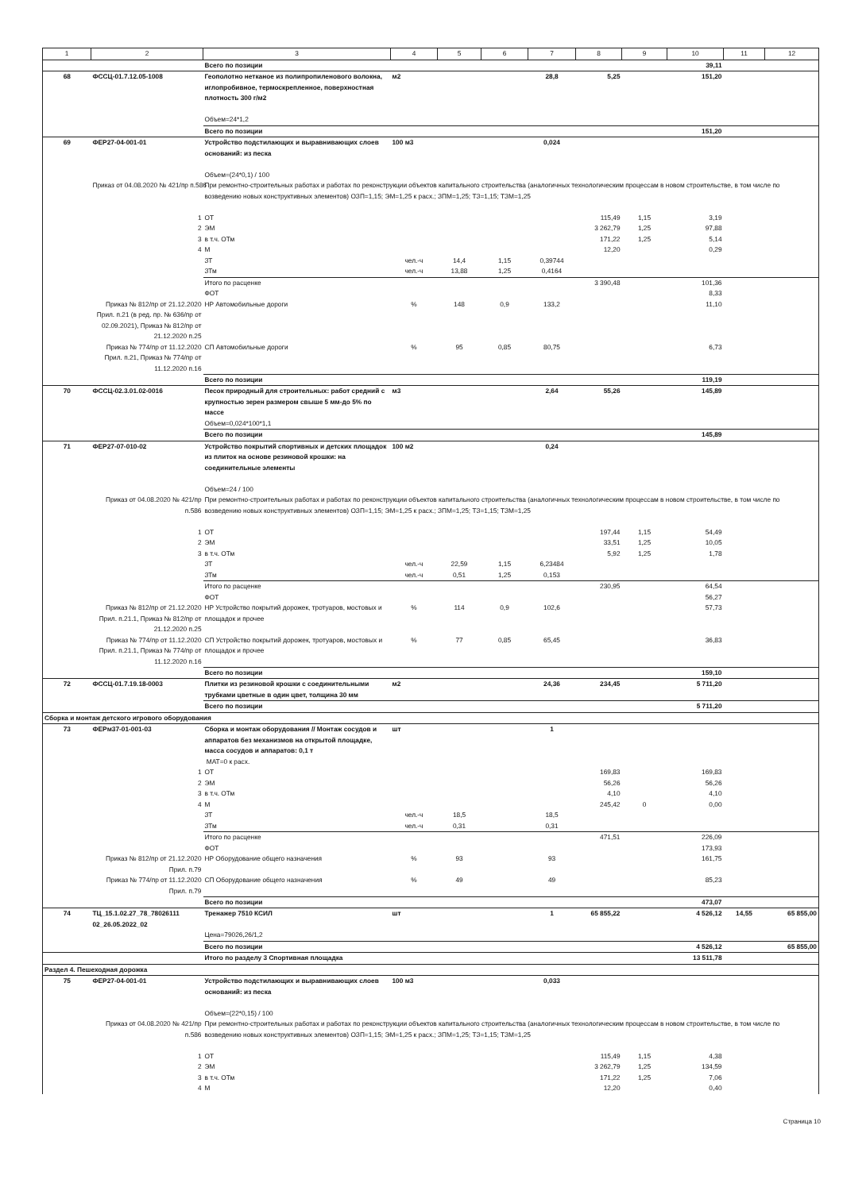| 1 | 2 | 3 | 4 | 5 | 6 | 7 | 8 | 9 | 10 | 11 | 12 |
| --- | --- | --- | --- | --- | --- | --- | --- | --- | --- | --- | --- |
| | | Всего по позиции | | | | | | | 39,11 | | |
| 68 | ФССЦ-01.7.12.05-1008 | Геополотно нетканое из полипропиленового волокна, иглопробивное, термоскрепленное, поверхностная плотность 300 г/м2 Объем=24*1,2 | м2 | | | 28,8 | 5,25 | | 151,20 | | |
| | | Всего по позиции | | | | | | | 151,20 | | |
| 69 | ФЕР27-04-001-01 | Устройство подстилающих и выравнивающих слоев оснований: из песка Объем=(24*0,1) / 100 | 100 м3 | | | 0,024 | | | | | |
| | Приказ от 04.08.2020 № 421/пр п.586 | При ремонтно-строительных работах и работах по реконструкции объектов капитального строительства (аналогичных технологическим процессам в новом строительстве, в том числе по возведению новых конструктивных элементов) ОЗП=1,15; ЭМ=1,25 к расх.; ЗПМ=1,25; ТЗ=1,15; ТЗМ=1,25 | | | | | | | | | |
| | 1 | ОТ | | | | | 115,49 | 1,15 | 3,19 | | |
| | 2 | ЭМ | | | | | 3 262,79 | 1,25 | 97,88 | | |
| | 3 | в т.ч. ОТм | | | | | 171,22 | 1,25 | 5,14 | | |
| | 4 | М | | | | | 12,20 | | 0,29 | | |
| | | ЗТ | чел.-ч | 14,4 | 1,15 | 0,39744 | | | | | |
| | | ЗТм | чел.-ч | 13,88 | 1,25 | 0,4164 | | | | | |
| | | Итого по расценке | | | | | 3 390,48 | | 101,36 | | |
| | | ФОТ | | | | | | | 8,33 | | |
| | Приказ № 812/пр от 21.12.2020 Прил. п.21 (в ред. пр. № 636/пр от 02.09.2021), Приказ № 812/пр от 21.12.2020 п.25 | НР Автомобильные дороги | % | 148 | 0,9 | 133,2 | | | 11,10 | | |
| | Приказ № 774/пр от 11.12.2020 Прил. п.21, Приказ № 774/пр от 11.12.2020 п.16 | СП Автомобильные дороги | % | 95 | 0,85 | 80,75 | | | 6,73 | | |
| | | Всего по позиции | | | | | | | 119,19 | | |
| 70 | ФССЦ-02.3.01.02-0016 | Песок природный для строительных: работ средний с крупностью зерен размером свыше 5 мм-до 5% по массе Объем=0,024*100*1,1 | м3 | | | 2,64 | 55,26 | | 145,89 | | |
| | | Всего по позиции | | | | | | | 145,89 | | |
| 71 | ФЕР27-07-010-02 | Устройство покрытий спортивных и детских площадок из плиток на основе резиновой крошки: на соединительные элементы Объем=24 / 100 | 100 м2 | | | 0,24 | | | | | |
| | Приказ от 04.08.2020 № 421/пр п.586 | При ремонтно-строительных работах и работах по реконструкции объектов капитального строительства (аналогичных технологическим процессам в новом строительстве, в том числе по возведению новых конструктивных элементов) ОЗП=1,15; ЭМ=1,25 к расх.; ЗПМ=1,25; ТЗ=1,15; ТЗМ=1,25 | | | | | | | | | |
| | 1 | ОТ | | | | | 197,44 | 1,15 | 54,49 | | |
| | 2 | ЭМ | | | | | 33,51 | 1,25 | 10,05 | | |
| | 3 | в т.ч. ОТм | | | | | 5,92 | 1,25 | 1,78 | | |
| | | ЗТ | чел.-ч | 22,59 | 1,15 | 6,23484 | | | | | |
| | | ЗТм | чел.-ч | 0,51 | 1,25 | 0,153 | | | | | |
| | | Итого по расценке | | | | | 230,95 | | 64,54 | | |
| | | ФОТ | | | | | | | 56,27 | | |
| | Приказ № 812/пр от 21.12.2020 Прил. п.21.1, Приказ № 812/пр от 21.12.2020 п.25 | НР Устройство покрытий дорожек, тротуаров, мостовых и площадок и прочее | % | 114 | 0,9 | 102,6 | | | 57,73 | | |
| | Приказ № 774/пр от 11.12.2020 Прил. п.21.1, Приказ № 774/пр от 11.12.2020 п.16 | СП Устройство покрытий дорожек, тротуаров, мостовых и площадок и прочее | % | 77 | 0,85 | 65,45 | | | 36,83 | | |
| | | Всего по позиции | | | | | | | 159,10 | | |
| 72 | ФССЦ-01.7.19.18-0003 | Плитки из резиновой крошки с соединительными трубками цветные в один цвет, толщина 30 мм | м2 | | | 24,36 | 234,45 | | 5 711,20 | | |
| | | Всего по позиции | | | | | | | 5 711,20 | | |
| Сборка и монтаж детского игрового оборудования | | | | | | | | | | | |
| 73 | ФЕРм37-01-001-03 | Сборка и монтаж оборудования // Монтаж сосудов и аппаратов без механизмов на открытой площадке, масса сосудов и аппаратов: 0,1 т МАТ=0 к расх. | шт | | | 1 | | | | | |
| | 1 | ОТ | | | | | 169,83 | | 169,83 | | |
| | 2 | ЭМ | | | | | 56,26 | | 56,26 | | |
| | 3 | в т.ч. ОТм | | | | | 4,10 | | 4,10 | | |
| | 4 | М | | | | | 245,42 | 0 | 0,00 | | |
| | | ЗТ | чел.-ч | 18,5 | | 18,5 | | | | | |
| | | ЗТм | чел.-ч | 0,31 | | 0,31 | | | | | |
| | | Итого по расценке | | | | | 471,51 | | 226,09 | | |
| | | ФОТ | | | | | | | 173,93 | | |
| | Приказ № 812/пр от 21.12.2020 Прил. п.79 | НР Оборудование общего назначения | % | 93 | | 93 | | | 161,75 | | |
| | Приказ № 774/пр от 11.12.2020 Прил. п.79 | СП Оборудование общего назначения | % | 49 | | 49 | | | 85,23 | | |
| | | Всего по позиции | | | | | | | 473,07 | | |
| 74 | ТЦ_15.1.02.27_78_78026111 02_26.05.2022_02 | Тренажер 7510 КСИЛ Цена=79026,26/1,2 | шт | | | 1 | 65 855,22 | | 4 526,12 | 14,55 | 65 855,00 |
| | | Всего по позиции | | | | | | | 4 526,12 | | 65 855,00 |
| | | Итого по разделу 3 Спортивная площадка | | | | | | | 13 511,78 | | |
| Раздел 4. Пешеходная дорожка | | | | | | | | | | | |
| 75 | ФЕР27-04-001-01 | Устройство подстилающих и выравнивающих слоев оснований: из песка Объем=(22*0,15) / 100 | 100 м3 | | | 0,033 | | | | | |
| | Приказ от 04.08.2020 № 421/пр п.586 | При ремонтно-строительных работах и работах по реконструкции объектов капитального строительства (аналогичных технологическим процессам в новом строительстве, в том числе по возведению новых конструктивных элементов) ОЗП=1,15; ЭМ=1,25 к расх.; ЗПМ=1,25; ТЗ=1,15; ТЗМ=1,25 | | | | | | | | | |
| | 1 | ОТ | | | | | 115,49 | 1,15 | 4,38 | | |
| | 2 | ЭМ | | | | | 3 262,79 | 1,25 | 134,59 | | |
| | 3 | в т.ч. ОТм | | | | | 171,22 | 1,25 | 7,06 | | |
| | 4 | М | | | | | 12,20 | | 0,40 | | |
Страница 10